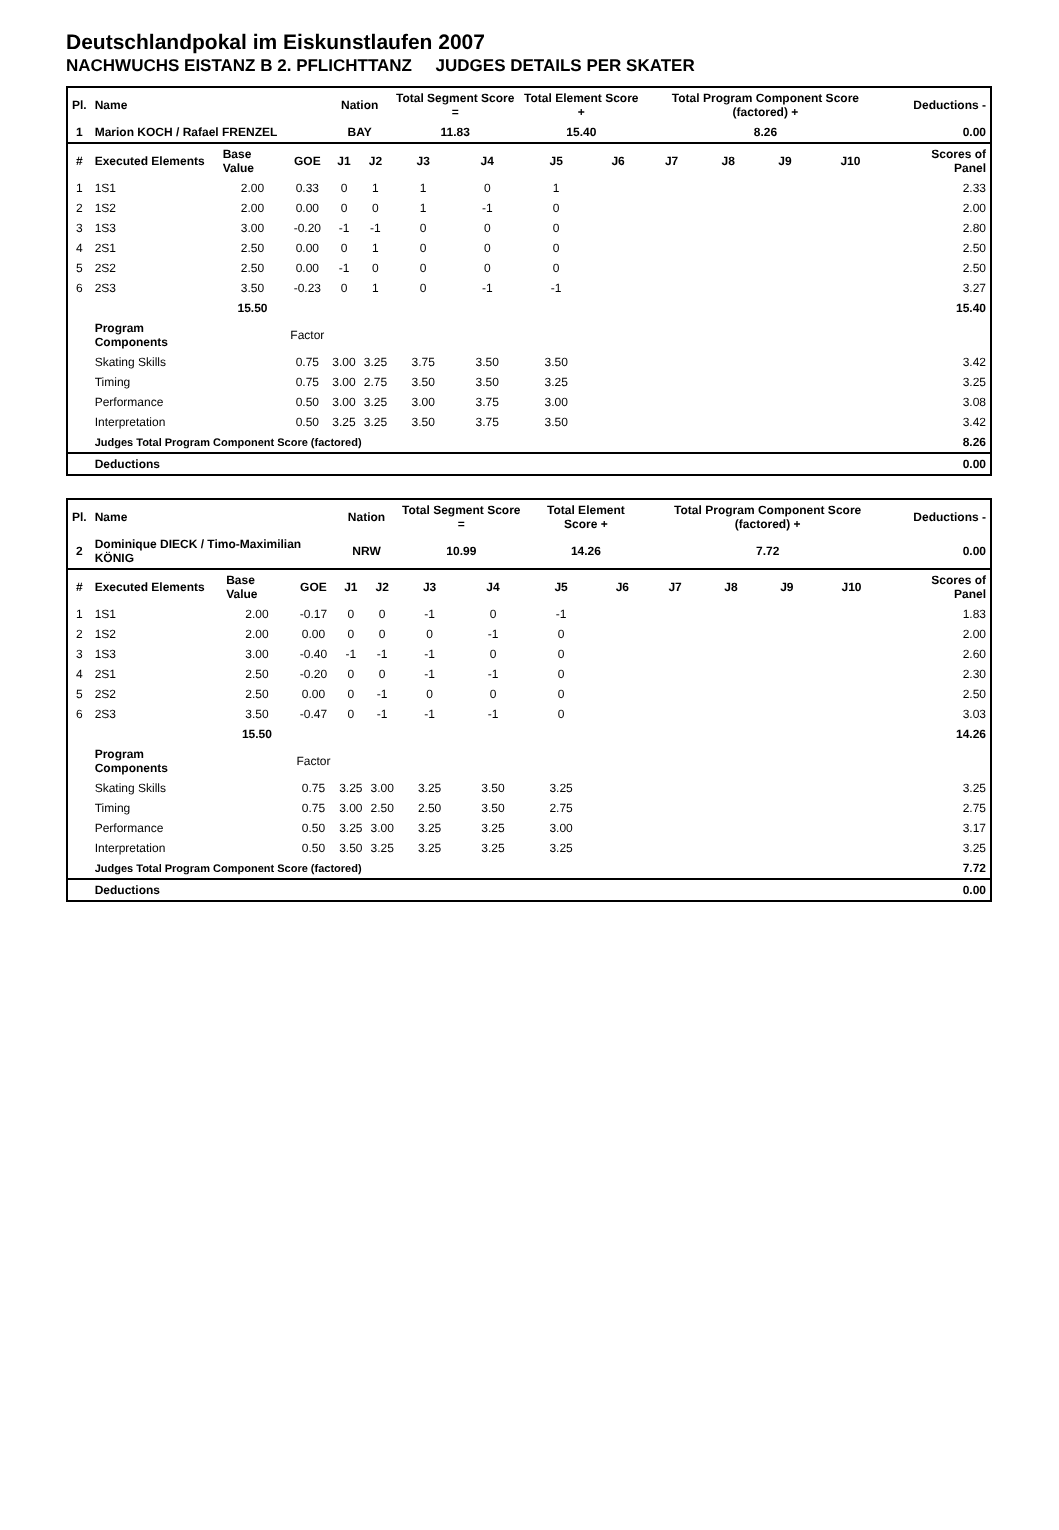Deutschlandpokal im Eiskunstlaufen 2007
NACHWUCHS EISTANZ B 2. PFLICHTTANZ JUDGES DETAILS PER SKATER
| Pl. | Name | | | Nation | | Total Segment Score = | | Total Element Score + | | Total Program Component Score (factored) + | | | | Deductions - | |
| --- | --- | --- | --- | --- | --- | --- | --- | --- | --- | --- | --- | --- | --- | --- | --- |
| 1 | Marion KOCH / Rafael FRENZEL | | | BAY | | 11.83 | | 15.40 | | 8.26 | | | | 0.00 | |
| # | Executed Elements | Base Value | GOE | J1 | J2 | J3 | J4 | J5 | J6 | J7 | J8 | J9 | J10 | | Scores of Panel |
| 1 | 1S1 | 2.00 | 0.33 | 0 | 1 | 1 | 0 | 1 | | | | | | | 2.33 |
| 2 | 1S2 | 2.00 | 0.00 | 0 | 0 | 1 | -1 | 0 | | | | | | | 2.00 |
| 3 | 1S3 | 3.00 | -0.20 | -1 | -1 | 0 | 0 | 0 | | | | | | | 2.80 |
| 4 | 2S1 | 2.50 | 0.00 | 0 | 1 | 0 | 0 | 0 | | | | | | | 2.50 |
| 5 | 2S2 | 2.50 | 0.00 | -1 | 0 | 0 | 0 | 0 | | | | | | | 2.50 |
| 6 | 2S3 | 3.50 | -0.23 | 0 | 1 | 0 | -1 | -1 | | | | | | | 3.27 |
| | | 15.50 | | | | | | | | | | | | | 15.40 |
| | Program Components | | Factor | | | | | | | | | | | | |
| | Skating Skills | | 0.75 | 3.00 | 3.25 | 3.75 | 3.50 | 3.50 | | | | | | | 3.42 |
| | Timing | | 0.75 | 3.00 | 2.75 | 3.50 | 3.50 | 3.25 | | | | | | | 3.25 |
| | Performance | | 0.50 | 3.00 | 3.25 | 3.00 | 3.75 | 3.00 | | | | | | | 3.08 |
| | Interpretation | | 0.50 | 3.25 | 3.25 | 3.50 | 3.75 | 3.50 | | | | | | | 3.42 |
| | Judges Total Program Component Score (factored) | | | | | | | | | | | | | | 8.26 |
| | Deductions | | | | | | | | | | | | | | 0.00 |
| Pl. | Name | | | Nation | | Total Segment Score = | | Total Element Score + | | Total Program Component Score (factored) + | | | | Deductions - | |
| --- | --- | --- | --- | --- | --- | --- | --- | --- | --- | --- | --- | --- | --- | --- | --- |
| 2 | Dominique DIECK / Timo-Maximilian KÖNIG | | | NRW | | 10.99 | | 14.26 | | 7.72 | | | | 0.00 | |
| # | Executed Elements | Base Value | GOE | J1 | J2 | J3 | J4 | J5 | J6 | J7 | J8 | J9 | J10 | | Scores of Panel |
| 1 | 1S1 | 2.00 | -0.17 | 0 | 0 | -1 | 0 | -1 | | | | | | | 1.83 |
| 2 | 1S2 | 2.00 | 0.00 | 0 | 0 | 0 | -1 | 0 | | | | | | | 2.00 |
| 3 | 1S3 | 3.00 | -0.40 | -1 | -1 | -1 | 0 | 0 | | | | | | | 2.60 |
| 4 | 2S1 | 2.50 | -0.20 | 0 | 0 | -1 | -1 | 0 | | | | | | | 2.30 |
| 5 | 2S2 | 2.50 | 0.00 | 0 | -1 | 0 | 0 | 0 | | | | | | | 2.50 |
| 6 | 2S3 | 3.50 | -0.47 | 0 | -1 | -1 | -1 | 0 | | | | | | | 3.03 |
| | | 15.50 | | | | | | | | | | | | | 14.26 |
| | Program Components | | Factor | | | | | | | | | | | | |
| | Skating Skills | | 0.75 | 3.25 | 3.00 | 3.25 | 3.50 | 3.25 | | | | | | | 3.25 |
| | Timing | | 0.75 | 3.00 | 2.50 | 2.50 | 3.50 | 2.75 | | | | | | | 2.75 |
| | Performance | | 0.50 | 3.25 | 3.00 | 3.25 | 3.25 | 3.00 | | | | | | | 3.17 |
| | Interpretation | | 0.50 | 3.50 | 3.25 | 3.25 | 3.25 | 3.25 | | | | | | | 3.25 |
| | Judges Total Program Component Score (factored) | | | | | | | | | | | | | | 7.72 |
| | Deductions | | | | | | | | | | | | | | 0.00 |